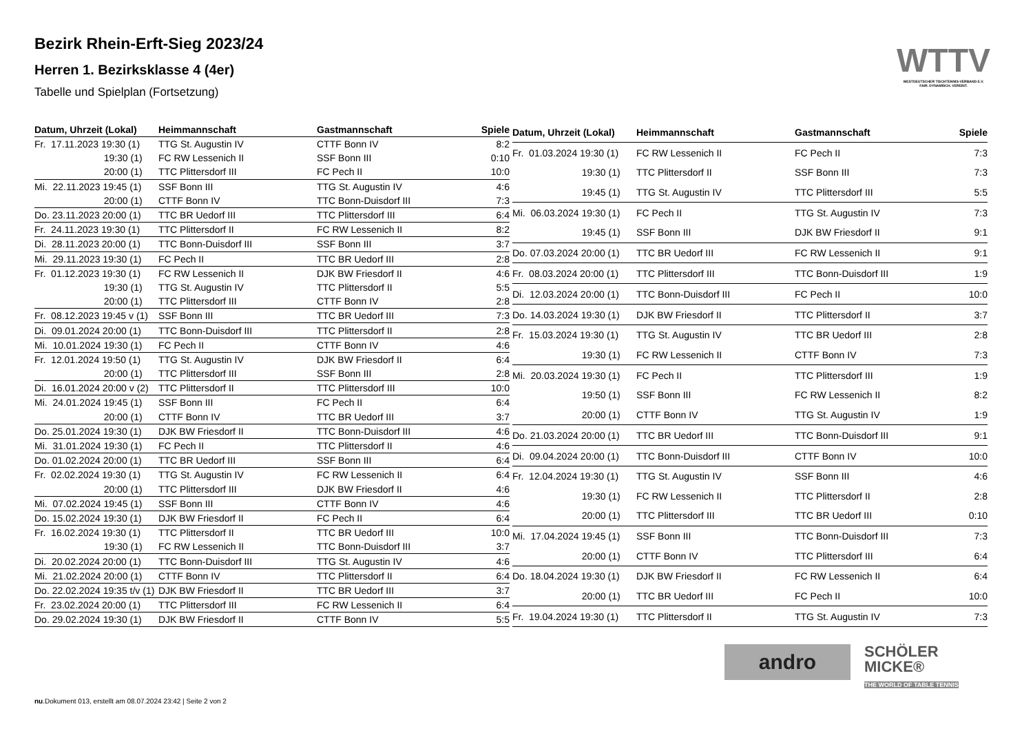Bezirk Rhein-Erft-Sieg 2023/24
Herren 1. Bezirksklasse 4 (4er)
Tabelle und Spielplan (Fortsetzung)
WTTV
WESTDEUTSCHER TISCHTENNIS-VERBAND E.V.
FAIR. DYNAMISCH. VEREINT.
| Datum, Uhrzeit (Lokal) | Heimmannschaft | Gastmannschaft | Spiele |
| --- | --- | --- | --- |
| Fr. 17.11.2023 19:30 (1) | TTG St. Augustin IV | CTTF Bonn IV | 8:2 |
| 19:30 (1) | FC RW Lessenich II | SSF Bonn III | 0:10 |
| 20:00 (1) | TTC Plittersdorf III | FC Pech II | 10:0 |
| Mi. 22.11.2023 19:45 (1) | SSF Bonn III | TTG St. Augustin IV | 4:6 |
| 20:00 (1) | CTTF Bonn IV | TTC Bonn-Duisdorf III | 7:3 |
| Do. 23.11.2023 20:00 (1) | TTC BR Uedorf III | TTC Plittersdorf III | 6:4 |
| Fr. 24.11.2023 19:30 (1) | TTC Plittersdorf II | FC RW Lessenich II | 8:2 |
| Di. 28.11.2023 20:00 (1) | TTC Bonn-Duisdorf III | SSF Bonn III | 3:7 |
| Mi. 29.11.2023 19:30 (1) | FC Pech II | TTC BR Uedorf III | 2:8 |
| Fr. 01.12.2023 19:30 (1) | FC RW Lessenich II | DJK BW Friesdorf II | 4:6 |
| 19:30 (1) | TTG St. Augustin IV | TTC Plittersdorf II | 5:5 |
| 20:00 (1) | TTC Plittersdorf III | CTTF Bonn IV | 2:8 |
| Fr. 08.12.2023 19:45 v (1) | SSF Bonn III | TTC BR Uedorf III | 7:3 |
| Di. 09.01.2024 20:00 (1) | TTC Bonn-Duisdorf III | TTC Plittersdorf II | 2:8 |
| Mi. 10.01.2024 19:30 (1) | FC Pech II | CTTF Bonn IV | 4:6 |
| Fr. 12.01.2024 19:50 (1) | TTG St. Augustin IV | DJK BW Friesdorf II | 6:4 |
| 20:00 (1) | TTC Plittersdorf III | SSF Bonn III | 2:8 |
| Di. 16.01.2024 20:00 v (2) | TTC Plittersdorf II | TTC Plittersdorf III | 10:0 |
| Mi. 24.01.2024 19:45 (1) | SSF Bonn III | FC Pech II | 6:4 |
| 20:00 (1) | CTTF Bonn IV | TTC BR Uedorf III | 3:7 |
| Do. 25.01.2024 19:30 (1) | DJK BW Friesdorf II | TTC Bonn-Duisdorf III | 4:6 |
| Mi. 31.01.2024 19:30 (1) | FC Pech II | TTC Plittersdorf II | 4:6 |
| Do. 01.02.2024 20:00 (1) | TTC BR Uedorf III | SSF Bonn III | 6:4 |
| Fr. 02.02.2024 19:30 (1) | TTG St. Augustin IV | FC RW Lessenich II | 6:4 |
| 20:00 (1) | TTC Plittersdorf III | DJK BW Friesdorf II | 4:6 |
| Mi. 07.02.2024 19:45 (1) | SSF Bonn III | CTTF Bonn IV | 4:6 |
| Do. 15.02.2024 19:30 (1) | DJK BW Friesdorf II | FC Pech II | 6:4 |
| Fr. 16.02.2024 19:30 (1) | TTC Plittersdorf II | TTC BR Uedorf III | 10:0 |
| 19:30 (1) | FC RW Lessenich II | TTC Bonn-Duisdorf III | 3:7 |
| Di. 20.02.2024 20:00 (1) | TTC Bonn-Duisdorf III | TTG St. Augustin IV | 4:6 |
| Mi. 21.02.2024 20:00 (1) | CTTF Bonn IV | TTC Plittersdorf II | 6:4 |
| Do. 22.02.2024 19:35 t/v (1) | DJK BW Friesdorf II | TTC BR Uedorf III | 3:7 |
| Fr. 23.02.2024 20:00 (1) | TTC Plittersdorf III | FC RW Lessenich II | 6:4 |
| Do. 29.02.2024 19:30 (1) | DJK BW Friesdorf II | CTTF Bonn IV | 5:5 |
| Datum, Uhrzeit (Lokal) | Heimmannschaft | Gastmannschaft | Spiele |
| --- | --- | --- | --- |
| Fr. 01.03.2024 19:30 (1) | FC RW Lessenich II | FC Pech II | 7:3 |
| 19:30 (1) | TTC Plittersdorf II | SSF Bonn III | 7:3 |
| 19:45 (1) | TTG St. Augustin IV | TTC Plittersdorf III | 5:5 |
| Mi. 06.03.2024 19:30 (1) | FC Pech II | TTG St. Augustin IV | 7:3 |
| 19:45 (1) | SSF Bonn III | DJK BW Friesdorf II | 9:1 |
| Do. 07.03.2024 20:00 (1) | TTC BR Uedorf III | FC RW Lessenich II | 9:1 |
| Fr. 08.03.2024 20:00 (1) | TTC Plittersdorf III | TTC Bonn-Duisdorf III | 1:9 |
| Di. 12.03.2024 20:00 (1) | TTC Bonn-Duisdorf III | FC Pech II | 10:0 |
| Do. 14.03.2024 19:30 (1) | DJK BW Friesdorf II | TTC Plittersdorf II | 3:7 |
| Fr. 15.03.2024 19:30 (1) | TTG St. Augustin IV | TTC BR Uedorf III | 2:8 |
| 19:30 (1) | FC RW Lessenich II | CTTF Bonn IV | 7:3 |
| Mi. 20.03.2024 19:30 (1) | FC Pech II | TTC Plittersdorf III | 1:9 |
| 19:50 (1) | SSF Bonn III | FC RW Lessenich II | 8:2 |
| 20:00 (1) | CTTF Bonn IV | TTG St. Augustin IV | 1:9 |
| Do. 21.03.2024 20:00 (1) | TTC BR Uedorf III | TTC Bonn-Duisdorf III | 9:1 |
| Di. 09.04.2024 20:00 (1) | TTC Bonn-Duisdorf III | CTTF Bonn IV | 10:0 |
| Fr. 12.04.2024 19:30 (1) | TTG St. Augustin IV | SSF Bonn III | 4:6 |
| 19:30 (1) | FC RW Lessenich II | TTC Plittersdorf II | 2:8 |
| 20:00 (1) | TTC Plittersdorf III | TTC BR Uedorf III | 0:10 |
| Mi. 17.04.2024 19:45 (1) | SSF Bonn III | TTC Bonn-Duisdorf III | 7:3 |
| 20:00 (1) | CTTF Bonn IV | TTC Plittersdorf III | 6:4 |
| Do. 18.04.2024 19:30 (1) | DJK BW Friesdorf II | FC RW Lessenich II | 6:4 |
| 20:00 (1) | TTC BR Uedorf III | FC Pech II | 10:0 |
| Fr. 19.04.2024 19:30 (1) | TTC Plittersdorf II | TTG St. Augustin IV | 7:3 |
andro
SCHÖLER
MICKE®
THE WORLD OF TABLE TENNIS
nu.Dokument 013, erstellt am 08.07.2024 23:42 | Seite 2 von 2